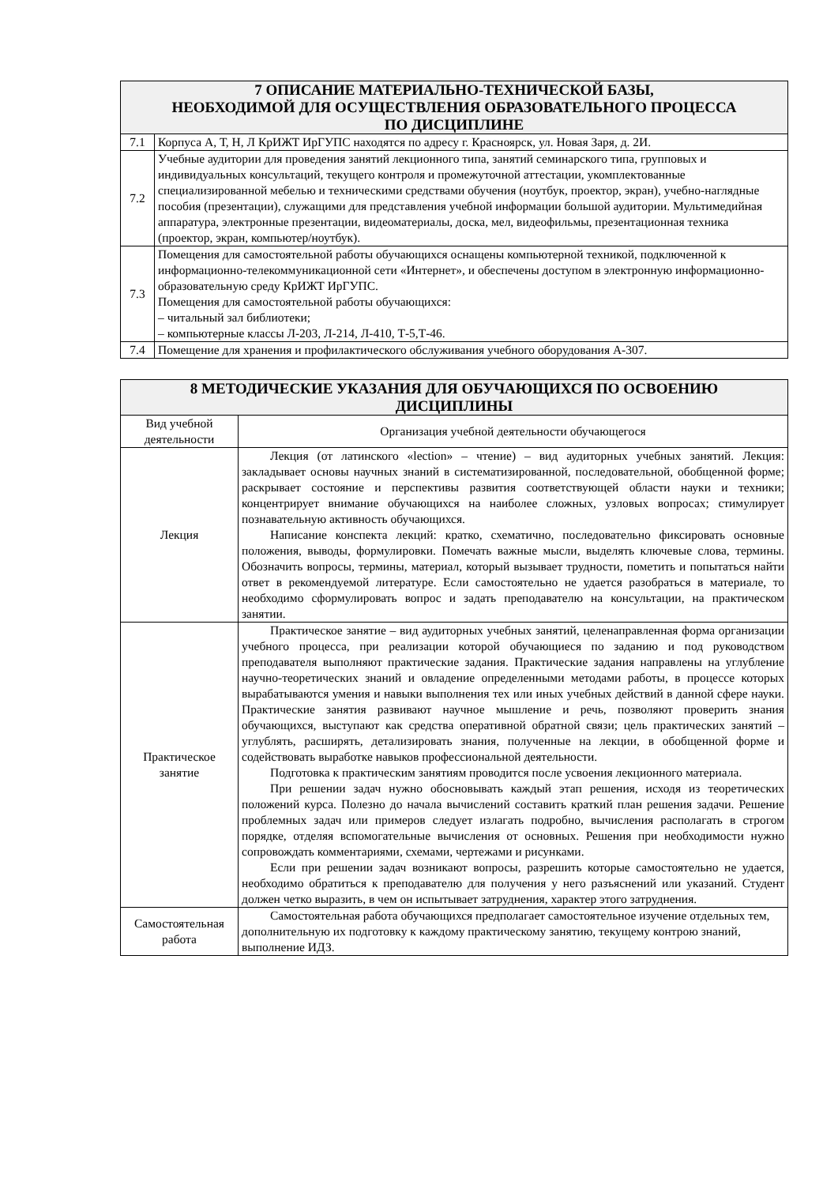| 7 ОПИСАНИЕ МАТЕРИАЛЬНО-ТЕХНИЧЕСКОЙ БАЗЫ, НЕОБХОДИМОЙ ДЛЯ ОСУЩЕСТВЛЕНИЯ ОБРАЗОВАТЕЛЬНОГО ПРОЦЕССА ПО ДИСЦИПЛИНЕ | |
| --- | --- |
| 7.1 | Корпуса А, Т, Н, Л КрИЖТ ИрГУПС находятся по адресу г. Красноярск, ул. Новая Заря, д. 2И. |
| 7.2 | Учебные аудитории для проведения занятий лекционного типа, занятий семинарского типа, групповых и индивидуальных консультаций, текущего контроля и промежуточной аттестации, укомплектованные специализированной мебелью и техническими средствами обучения (ноутбук, проектор, экран), учебно-наглядные пособия (презентации), служащими для представления учебной информации большой аудитории. Мультимедийная аппаратура, электронные презентации, видеоматериалы, доска, мел, видеофильмы, презентационная техника (проектор, экран, компьютер/ноутбук). |
| 7.3 | Помещения для самостоятельной работы обучающихся оснащены компьютерной техникой, подключенной к информационно-телекоммуникационной сети «Интернет», и обеспечены доступом в электронную информационно-образовательную среду КрИЖТ ИрГУПС. Помещения для самостоятельной работы обучающихся: – читальный зал библиотеки; – компьютерные классы Л-203, Л-214, Л-410, Т-5,Т-46. |
| 7.4 | Помещение для хранения и профилактического обслуживания учебного оборудования А-307. |
| 8 МЕТОДИЧЕСКИЕ УКАЗАНИЯ ДЛЯ ОБУЧАЮЩИХСЯ ПО ОСВОЕНИЮ ДИСЦИПЛИНЫ | |
| --- | --- |
| Вид учебной деятельности | Организация учебной деятельности обучающегося |
| Лекция | Лекция (от латинского «lection» – чтение) – вид аудиторных учебных занятий. Лекция: закладывает основы научных знаний в систематизированной, последовательной, обобщенной форме; раскрывает состояние и перспективы развития соответствующей области науки и техники; концентрирует внимание обучающихся на наиболее сложных, узловых вопросах; стимулирует познавательную активность обучающихся. Написание конспекта лекций: кратко, схематично, последовательно фиксировать основные положения, выводы, формулировки. Помечать важные мысли, выделять ключевые слова, термины. Обозначить вопросы, термины, материал, который вызывает трудности, пометить и попытаться найти ответ в рекомендуемой литературе. Если самостоятельно не удается разобраться в материале, то необходимо сформулировать вопрос и задать преподавателю на консультации, на практическом занятии. |
| Практическое занятие | Практическое занятие – вид аудиторных учебных занятий, целенаправленная форма организации учебного процесса, при реализации которой обучающиеся по заданию и под руководством преподавателя выполняют практические задания. Практические задания направлены на углубление научно-теоретических знаний и овладение определенными методами работы, в процессе которых вырабатываются умения и навыки выполнения тех или иных учебных действий в данной сфере науки. Практические занятия развивают научное мышление и речь, позволяют проверить знания обучающихся, выступают как средства оперативной обратной связи; цель практических занятий – углублять, расширять, детализировать знания, полученные на лекции, в обобщенной форме и содействовать выработке навыков профессиональной деятельности. Подготовка к практическим занятиям проводится после усвоения лекционного материала. При решении задач нужно обосновывать каждый этап решения, исходя из теоретических положений курса. Полезно до начала вычислений составить краткий план решения задачи. Решение проблемных задач или примеров следует излагать подробно, вычисления располагать в строгом порядке, отделяя вспомогательные вычисления от основных. Решения при необходимости нужно сопровождать комментариями, схемами, чертежами и рисунками. Если при решении задач возникают вопросы, разрешить которые самостоятельно не удается, необходимо обратиться к преподавателю для получения у него разъяснений или указаний. Студент должен четко выразить, в чем он испытывает затруднения, характер этого затруднения. |
| Самостоятельная работа | Самостоятельная работа обучающихся предполагает самостоятельное изучение отдельных тем, дополнительную их подготовку к каждому практическому занятию, текущему контрою знаний, выполнение ИДЗ. |